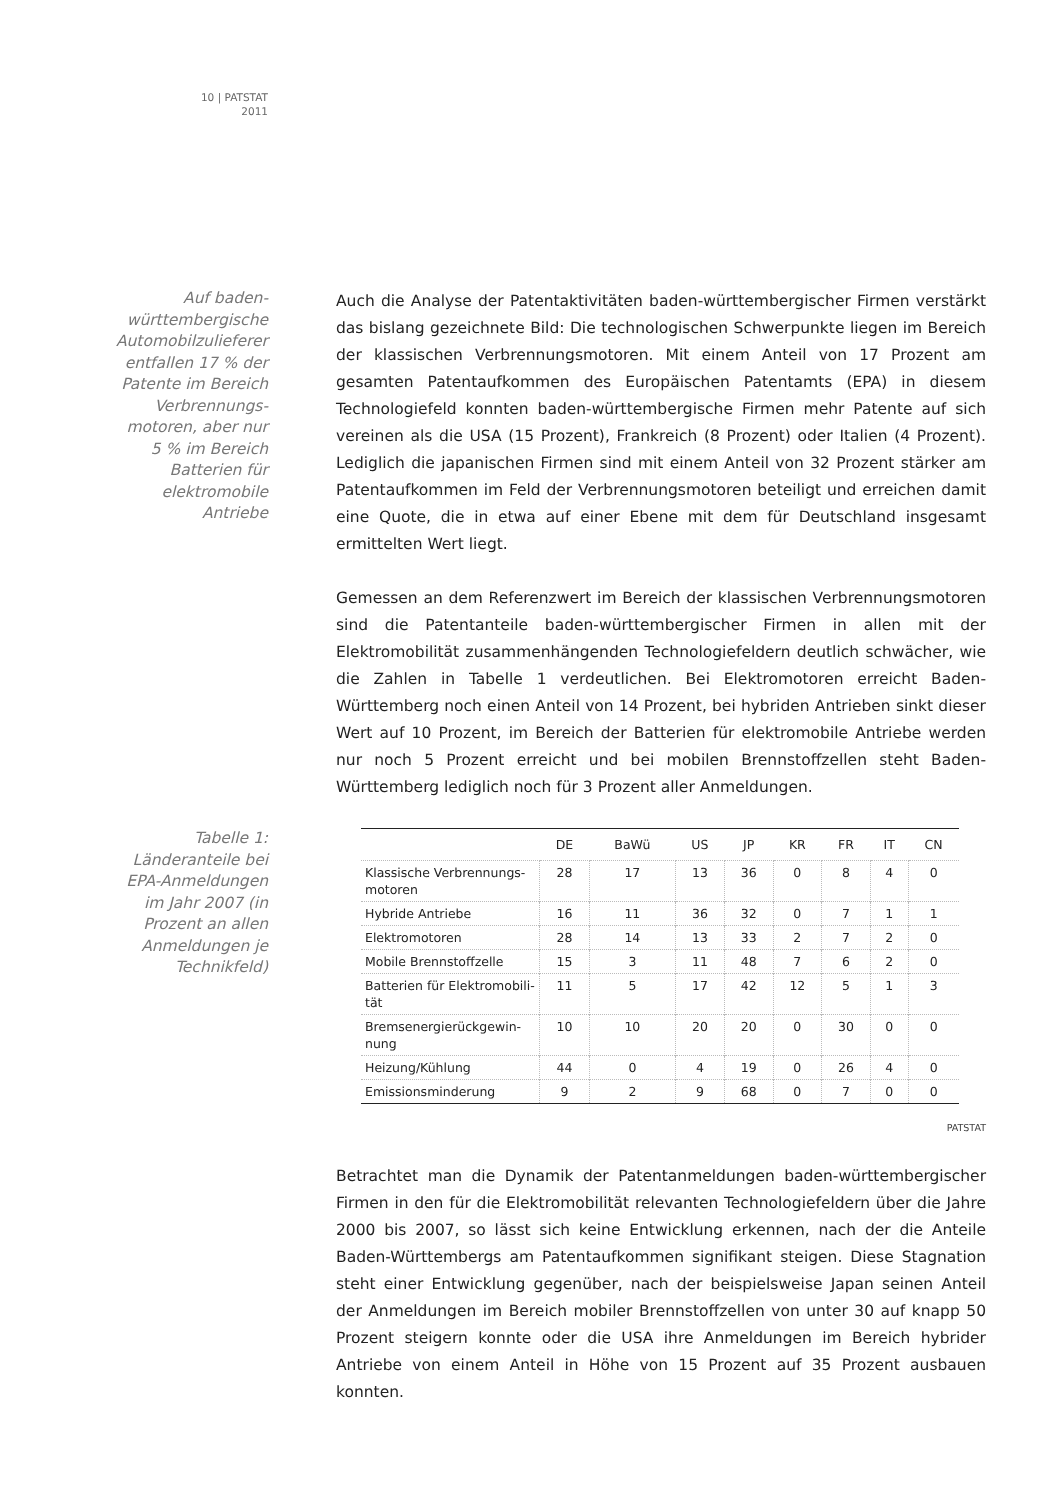10 | PATSTAT
2011
Auf baden-
württembergische
Automobilzulieferer
entfallen 17 % der
Patente im Bereich
Verbrennungs-
motoren, aber nur
5 % im Bereich
Batterien für
elektromobile
Antriebe
Auch die Analyse der Patentaktivitäten baden-württembergischer Firmen verstärkt das bislang gezeichnete Bild: Die technologischen Schwerpunkte liegen im Bereich der klassischen Verbrennungsmotoren. Mit einem Anteil von 17 Prozent am gesamten Patentaufkommen des Europäischen Patentamts (EPA) in diesem Technologiefeld konnten baden-württembergische Firmen mehr Patente auf sich vereinen als die USA (15 Prozent), Frankreich (8 Prozent) oder Italien (4 Prozent). Lediglich die japanischen Firmen sind mit einem Anteil von 32 Prozent stärker am Patentaufkommen im Feld der Verbrennungsmotoren beteiligt und erreichen damit eine Quote, die in etwa auf einer Ebene mit dem für Deutschland insgesamt ermittelten Wert liegt.
Gemessen an dem Referenzwert im Bereich der klassischen Verbrennungsmotoren sind die Patentanteile baden-württembergischer Firmen in allen mit der Elektromobilität zusammenhängenden Technologiefeldern deutlich schwächer, wie die Zahlen in Tabelle 1 verdeutlichen. Bei Elektromotoren erreicht Baden-Württemberg noch einen Anteil von 14 Prozent, bei hybriden Antrieben sinkt dieser Wert auf 10 Prozent, im Bereich der Batterien für elektromobile Antriebe werden nur noch 5 Prozent erreicht und bei mobilen Brennstoffzellen steht Baden-Württemberg lediglich noch für 3 Prozent aller Anmeldungen.
Tabelle 1:
Länderanteile bei
EPA-Anmeldungen
im Jahr 2007 (in
Prozent an allen
Anmeldungen je
Technikfeld)
| | DE | BaWü | US | JP | KR | FR | IT | CN |
| --- | --- | --- | --- | --- | --- | --- | --- | --- |
| Klassische Verbrennungs- motoren | 28 | 17 | 13 | 36 | 0 | 8 | 4 | 0 |
| Hybride Antriebe | 16 | 11 | 36 | 32 | 0 | 7 | 1 | 1 |
| Elektromotoren | 28 | 14 | 13 | 33 | 2 | 7 | 2 | 0 |
| Mobile Brennstoffzelle | 15 | 3 | 11 | 48 | 7 | 6 | 2 | 0 |
| Batterien für Elektromobili- tät | 11 | 5 | 17 | 42 | 12 | 5 | 1 | 3 |
| Bremsenergierückgewin- nung | 10 | 10 | 20 | 20 | 0 | 30 | 0 | 0 |
| Heizung/Kühlung | 44 | 0 | 4 | 19 | 0 | 26 | 4 | 0 |
| Emissionsminderung | 9 | 2 | 9 | 68 | 0 | 7 | 0 | 0 |
PATSTAT
Betrachtet man die Dynamik der Patentanmeldungen baden-württembergischer Firmen in den für die Elektromobilität relevanten Technologiefeldern über die Jahre 2000 bis 2007, so lässt sich keine Entwicklung erkennen, nach der die Anteile Baden-Württembergs am Patentaufkommen signifikant steigen. Diese Stagnation steht einer Entwicklung gegenüber, nach der beispielsweise Japan seinen Anteil der Anmeldungen im Bereich mobiler Brennstoffzellen von unter 30 auf knapp 50 Prozent steigern konnte oder die USA ihre Anmeldungen im Bereich hybrider Antriebe von einem Anteil in Höhe von 15 Prozent auf 35 Prozent ausbauen konnten.